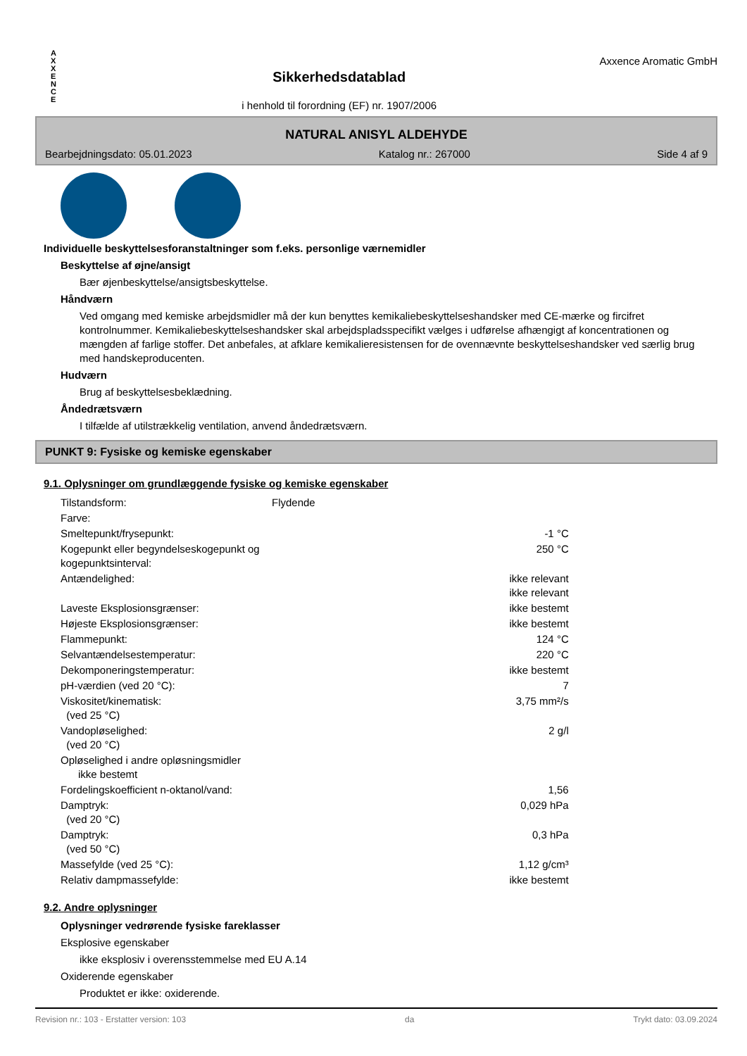A
X
X
E
N
C
E
Sikkerhedsdatablad
i henhold til forordning (EF) nr. 1907/2006
Axxence Aromatic GmbH
NATURAL ANISYL ALDEHYDE
Bearbejdningsdato: 05.01.2023 Katalog nr.: 267000 Side 4 af 9
Individuelle beskyttelsesforanstaltninger som f.eks. personlige værnemidler
Beskyttelse af øjne/ansigt
Bær øjenbeskyttelse/ansigtsbeskyttelse.
Håndværn
Ved omgang med kemiske arbejdsmidler må der kun benyttes kemikaliebeskyttelseshandsker med CE-mærke og fircifret kontrolnummer. Kemikaliebeskyttelseshandsker skal arbejdspladsspecifikt vælges i udførelse afhængigt af koncentrationen og mængden af farlige stoffer. Det anbefales, at afklare kemikalieresistensen for de ovennævnte beskyttelseshandsker ved særlig brug med handskeproducenten.
Hudværn
Brug af beskyttelsesbeklædning.
Åndedrætsværn
I tilfælde af utilstrækkelig ventilation, anvend åndedrætsværn.
PUNKT 9: Fysiske og kemiske egenskaber
9.1. Oplysninger om grundlæggende fysiske og kemiske egenskaber
| Tilstandsform: | Flydende | |
| Farve: | | |
| Smeltepunkt/frysepunkt: | | -1 °C |
| Kogepunkt eller begyndelseskogepunkt og kogepunktsinterval: | | 250 °C |
| Antændelighed: | | ikke relevant ikke relevant |
| Laveste Eksplosionsgrænser: | | ikke bestemt |
| Højeste Eksplosionsgrænser: | | ikke bestemt |
| Flammepunkt: | | 124 °C |
| Selvantændelsestemperatur: | | 220 °C |
| Dekomponeringstemperatur: | | ikke bestemt |
| pH-værdien (ved 20 °C): | | 7 |
| Viskositet/kinematisk: (ved 25 °C) | | 3,75 mm²/s |
| Vandopløselighed: (ved 20 °C) | | 2 g/l |
| Opløselighed i andre opløsningsmidler ikke bestemt | | |
| Fordelingskoefficient n-oktanol/vand: | | 1,56 |
| Damptryk: (ved 20 °C) | | 0,029 hPa |
| Damptryk: (ved 50 °C) | | 0,3 hPa |
| Massefylde (ved 25 °C): | | 1,12 g/cm³ |
| Relativ dampmassefylde: | | ikke bestemt |
9.2. Andre oplysninger
Oplysninger vedrørende fysiske fareklasser
Eksplosive egenskaber
ikke eksplosiv i overensstemmelse med EU A.14
Oxiderende egenskaber
Produktet er ikke: oxiderende.
Revision nr.: 103 - Erstatter version: 103 da Trykt dato: 03.09.2024